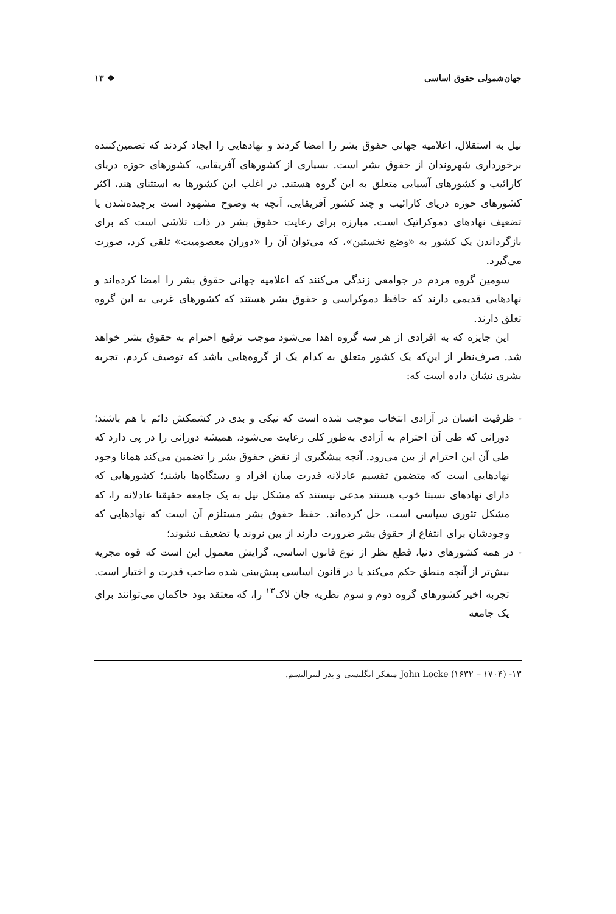جهان‌شمولی حقوق اساسی ❖ ۱۳
نیل به استقلال، اعلامیه جهانی حقوق بشر را امضا کردند و نهادهایی را ایجاد کردند که تضمین‌کننده برخورداری شهروندان از حقوق بشر است. بسیاری از کشورهای آفریقایی، کشورهای حوزه دریای کارائیب و کشورهای آسیایی متعلق به این گروه هستند. در اغلب این کشورها به استثنای هند، اکثر کشورهای حوزه دریای کارائیب و چند کشور آفریقایی، آنچه به وضوح مشهود است برچیده‌شدن یا تضعیف نهادهای دموکراتیک است. مبارزه برای رعایت حقوق بشر در ذات تلاشی است که برای بازگرداندن یک کشور به «وضع نخستین»، که می‌توان آن را «دوران معصومیت» تلقی کرد، صورت می‌گیرد.
سومین گروه مردم در جوامعی زندگی می‌کنند که اعلامیه جهانی حقوق بشر را امضا کرده‌اند و نهادهایی قدیمی دارند که حافظ دموکراسی و حقوق بشر هستند که کشورهای غربی به این گروه تعلق دارند.
این جایزه که به افرادی از هر سه گروه اهدا می‌شود موجب ترفیع احترام به حقوق بشر خواهد شد. صرف‌نظر از این‌که یک کشور متعلق به کدام یک از گروه‌هایی باشد که توصیف کردم، تجربه بشری نشان داده است که:
- ظرفیت انسان در آزادی انتخاب موجب شده است که نیکی و بدی در کشمکش دائم با هم باشند؛ دورانی که طی آن احترام به آزادی به‌طور کلی رعایت می‌شود، همیشه دورانی را در پی دارد که طی آن این احترام از بین می‌رود. آنچه پیشگیری از نقض حقوق بشر را تضمین می‌کند همانا وجود نهادهایی است که متضمن تقسیم عادلانه قدرت میان افراد و دستگاه‌ها باشند؛ کشورهایی که دارای نهادهای نسبتا خوب هستند مدعی نیستند که مشکل نیل به یک جامعه حقیقتا عادلانه را، که مشکل تئوری سیاسی است، حل کرده‌اند. حفظ حقوق بشر مستلزم آن است که نهادهایی که وجودشان برای انتفاع از حقوق بشر ضرورت دارند از بین نروند یا تضعیف نشوند؛
- در همه کشورهای دنیا، قطع نظر از نوع قانون اساسی، گرایش معمول این است که قوه مجریه بیش‌تر از آنچه منطق حکم می‌کند یا در قانون اساسی پیش‌بینی شده صاحب قدرت و اختیار است. تجربه اخیر کشورهای گروه دوم و سوم نظریه جان لاک<sup>۱۳</sup> را، که معتقد بود حاکمان می‌توانند برای یک جامعه
۱۳- John Locke (۱۶۳۲ – ۱۷۰۴) متفکر انگلیسی و پدر لیبرالیسم.